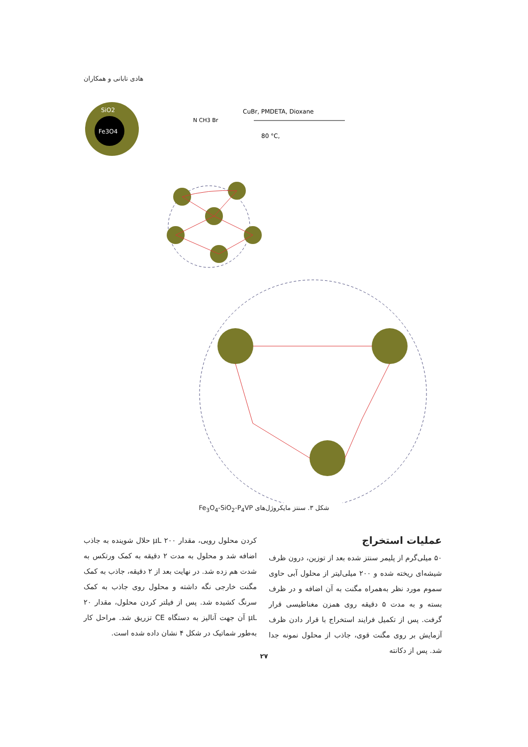هادی تابانی و همکاران
SiO2
Fe3O4
CuBr, PMDETA, Dioxane
80 °C,
N CH3 Br
شکل ۳. سنتز مایکروژل‌های Fe<sub>3</sub>O<sub>4</sub>-SiO<sub>2</sub>-P<sub>4</sub>VP
عملیات استخراج
۵۰ میلی‌گرم از پلیمر سنتز شده بعد از توزین، درون ظرف شیشه‌ای ریخته شده و ۲۰۰ میلی‌لیتر از محلول آبی حاوی سموم مورد نظر به‌همراه مگنت به آن اضافه و در ظرف بسته و به مدت ۵ دقیقه روی همزن مغناطیسی قرار گرفت. پس از تکمیل فرایند استخراج با قرار دادن ظرف آزمایش بر روی مگنت قوی، جاذب از محلول نمونه جدا شد. پس از دکانته
کردن محلول رویی، مقدار ۲۰۰ µL حلال شوینده به جاذب اضافه شد و محلول به مدت ۲ دقیقه به کمک ورتکس به شدت هم زده شد. در نهایت بعد از ۲ دقیقه، جاذب به کمک مگنت خارجی نگه داشته و محلول روی جاذب به کمک سرنگ کشیده شد. پس از فیلتر کردن محلول، مقدار ۲۰ µL آن جهت آنالیز به دستگاه CE تزریق شد. مراحل کار به‌طور شماتیک در شکل ۴ نشان داده شده است.
۲۷